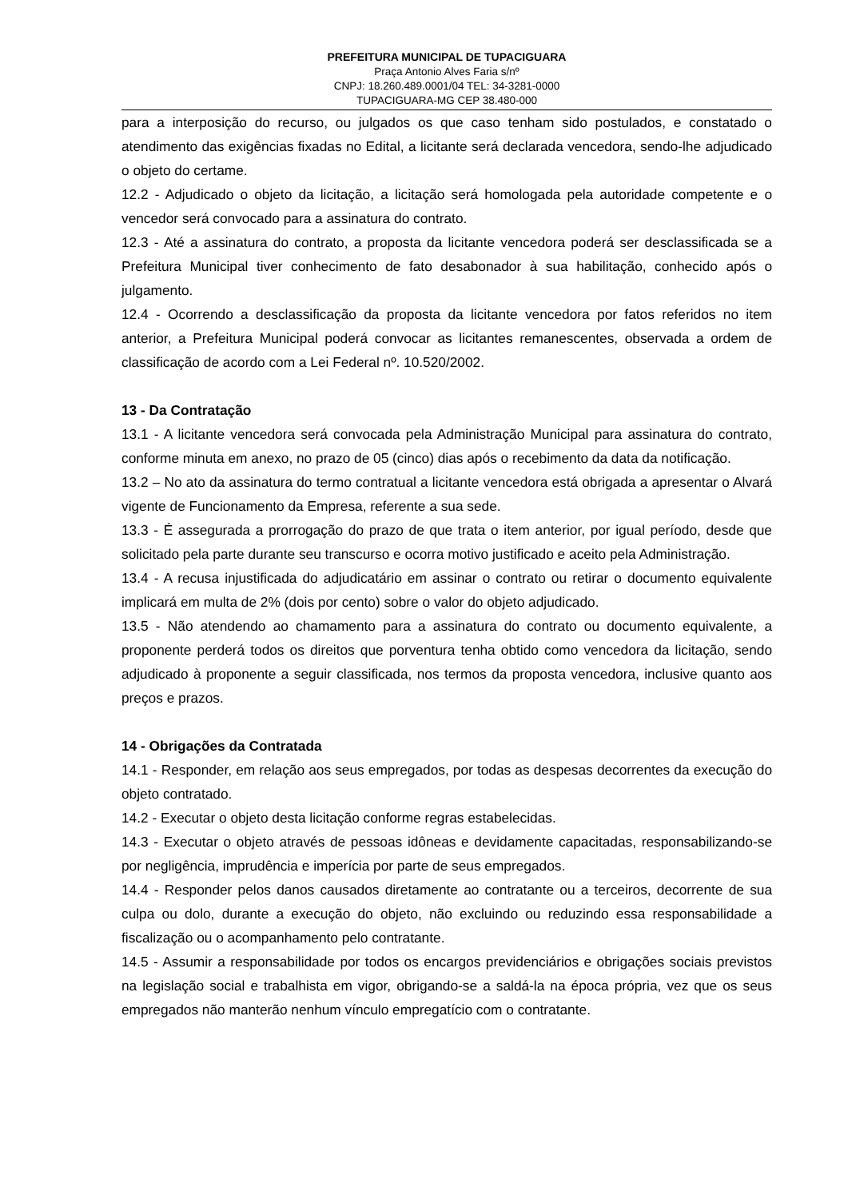PREFEITURA MUNICIPAL DE TUPACIGUARA
Praça Antonio Alves Faria s/nº
CNPJ: 18.260.489.0001/04 TEL: 34-3281-0000
TUPACIGUARA-MG CEP 38.480-000
para a interposição do recurso, ou julgados os que caso tenham sido postulados, e constatado o atendimento das exigências fixadas no Edital, a licitante será declarada vencedora, sendo-lhe adjudicado o objeto do certame.
12.2 - Adjudicado o objeto da licitação, a licitação será homologada pela autoridade competente e o vencedor será convocado para a assinatura do contrato.
12.3 - Até a assinatura do contrato, a proposta da licitante vencedora poderá ser desclassificada se a Prefeitura Municipal tiver conhecimento de fato desabonador à sua habilitação, conhecido após o julgamento.
12.4 - Ocorrendo a desclassificação da proposta da licitante vencedora por fatos referidos no item anterior, a Prefeitura Municipal poderá convocar as licitantes remanescentes, observada a ordem de classificação de acordo com a Lei Federal nº. 10.520/2002.
13 - Da Contratação
13.1 - A licitante vencedora será convocada pela Administração Municipal para assinatura do contrato, conforme minuta em anexo, no prazo de 05 (cinco) dias após o recebimento da data da notificação.
13.2 – No ato da assinatura do termo contratual a licitante vencedora está obrigada a apresentar o Alvará vigente de Funcionamento da Empresa, referente a sua sede.
13.3 - É assegurada a prorrogação do prazo de que trata o item anterior, por igual período, desde que solicitado pela parte durante seu transcurso e ocorra motivo justificado e aceito pela Administração.
13.4 - A recusa injustificada do adjudicatário em assinar o contrato ou retirar o documento equivalente implicará em multa de 2% (dois por cento) sobre o valor do objeto adjudicado.
13.5 - Não atendendo ao chamamento para a assinatura do contrato ou documento equivalente, a proponente perderá todos os direitos que porventura tenha obtido como vencedora da licitação, sendo adjudicado à proponente a seguir classificada, nos termos da proposta vencedora, inclusive quanto aos preços e prazos.
14 - Obrigações da Contratada
14.1 - Responder, em relação aos seus empregados, por todas as despesas decorrentes da execução do objeto contratado.
14.2 - Executar o objeto desta licitação conforme regras estabelecidas.
14.3 - Executar o objeto através de pessoas idôneas e devidamente capacitadas, responsabilizando-se por negligência, imprudência e imperícia por parte de seus empregados.
14.4 - Responder pelos danos causados diretamente ao contratante ou a terceiros, decorrente de sua culpa ou dolo, durante a execução do objeto, não excluindo ou reduzindo essa responsabilidade a fiscalização ou o acompanhamento pelo contratante.
14.5 - Assumir a responsabilidade por todos os encargos previdenciários e obrigações sociais previstos na legislação social e trabalhista em vigor, obrigando-se a saldá-la na época própria, vez que os seus empregados não manterão nenhum vínculo empregatício com o contratante.